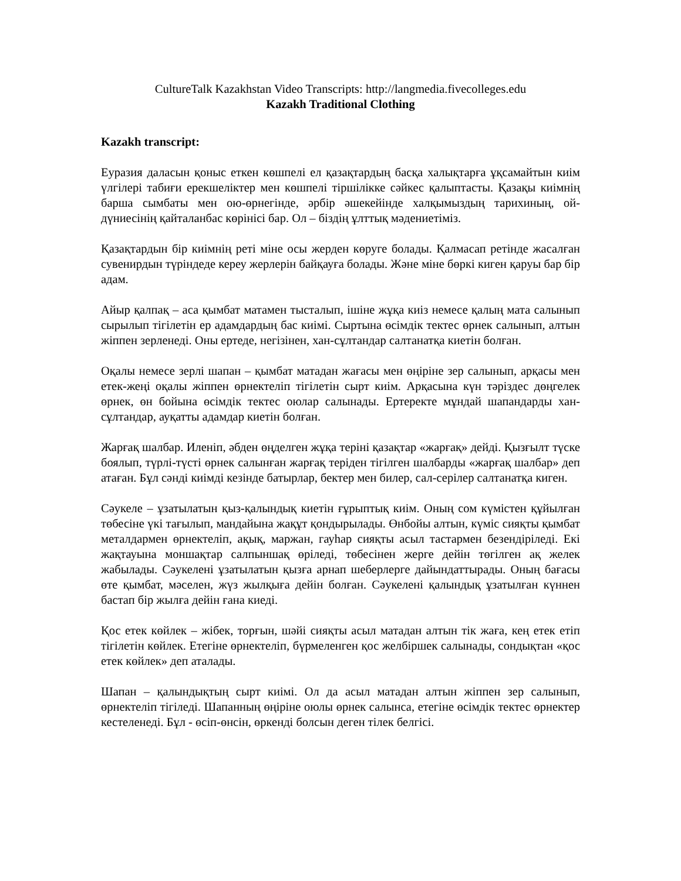CultureTalk Kazakhstan Video Transcripts: http://langmedia.fivecolleges.edu
Kazakh Traditional Clothing
Kazakh transcript:
Еуразия даласын қоныс еткен көшпелі ел қазақтардың басқа халықтарға ұқсамайтын киім үлгілері табиғи ерекшеліктер мен көшпелі тіршілікке сәйкес қалыптасты. Қазақы киімнің барша сымбаты мен ою-өрнегінде, әрбір әшекейінде халқымыздың тарихиның, ой-дүниесінің қайталанбас көрінісі бар. Ол – біздің ұлттық мәдениетіміз.
Қазақтардын бір киімнің реті міне осы жерден көруге болады. Қалмасап ретінде жасалған сувенирдын түріндеде кереу жерлерін байқауға болады. Және міне бөркі киген қаруы бар бір адам.
Айыр қалпақ – аса қымбат матамен тысталып, ішіне жұқа киіз немесе қалың мата салынып сырылып тігілетін ер адамдардың бас киімі. Сыртына өсімдік тектес өрнек салынып, алтын жіппен зерленеді. Оны ертеде, негізінен, хан-сұлтандар салтанатқа киетін болған.
Оқалы немесе зерлі шапан – қымбат матадан жағасы мен өңіріне зер салынып, арқасы мен етек-жеңі оқалы жіппен өрнектеліп тігілетін сырт киім. Арқасына күн тәріздес дөңгелек өрнек, өн бойына өсімдік тектес оюлар салынады. Ертеректе мұндай шапандарды хан-сұлтандар, ауқатты адамдар киетін болған.
Жарғақ шалбар. Иленіп, әбден өңделген жұқа теріні қазақтар «жарғақ» дейді. Қызғылт түске боялып, түрлі-түсті өрнек салынған жарғақ теріден тігілген шалбарды «жарғақ шалбар» деп атаған. Бұл сәнді киімді кезінде батырлар, бектер мен билер, сал-серілер салтанатқа киген.
Сәукеле – ұзатылатын қыз-қалындық киетін ғұрыптық киім. Оның сом күмістен құйылған төбесіне үкі тағылып, мандайына жақұт қондырылады. Өнбойы алтын, күміс сияқты қымбат металдармен өрнектеліп, ақық, маржан, гауһар сияқты асыл тастармен безендіріледі. Екі жақтауына моншақтар салпыншақ өріледі, төбесінен жерге дейін төгілген ақ желек жабылады. Сәукелені ұзатылатын қызға арнап шеберлерге дайындаттырады. Оның бағасы өте қымбат, мәселен, жүз жылқыға дейін болған. Сәукелені қалындық ұзатылған күннен бастап бір жылға дейін ғана киеді.
Қос етек көйлек – жібек, торғын, шәйі сияқты асыл матадан алтын тік жаға, кең етек етіп тігілетін көйлек. Етегіне өрнектеліп, бүрмеленген қос желбіршек салынады, сондықтан «қос етек көйлек» деп аталады.
Шапан – қалындықтың сырт киімі. Ол да асыл матадан алтын жіппен зер салынып, өрнектеліп тігіледі. Шапанның өңіріне оюлы өрнек салынса, етегіне өсімдік тектес өрнектер кестеленеді. Бұл - өсіп-өнсін, өркенді болсын деген тілек белгісі.